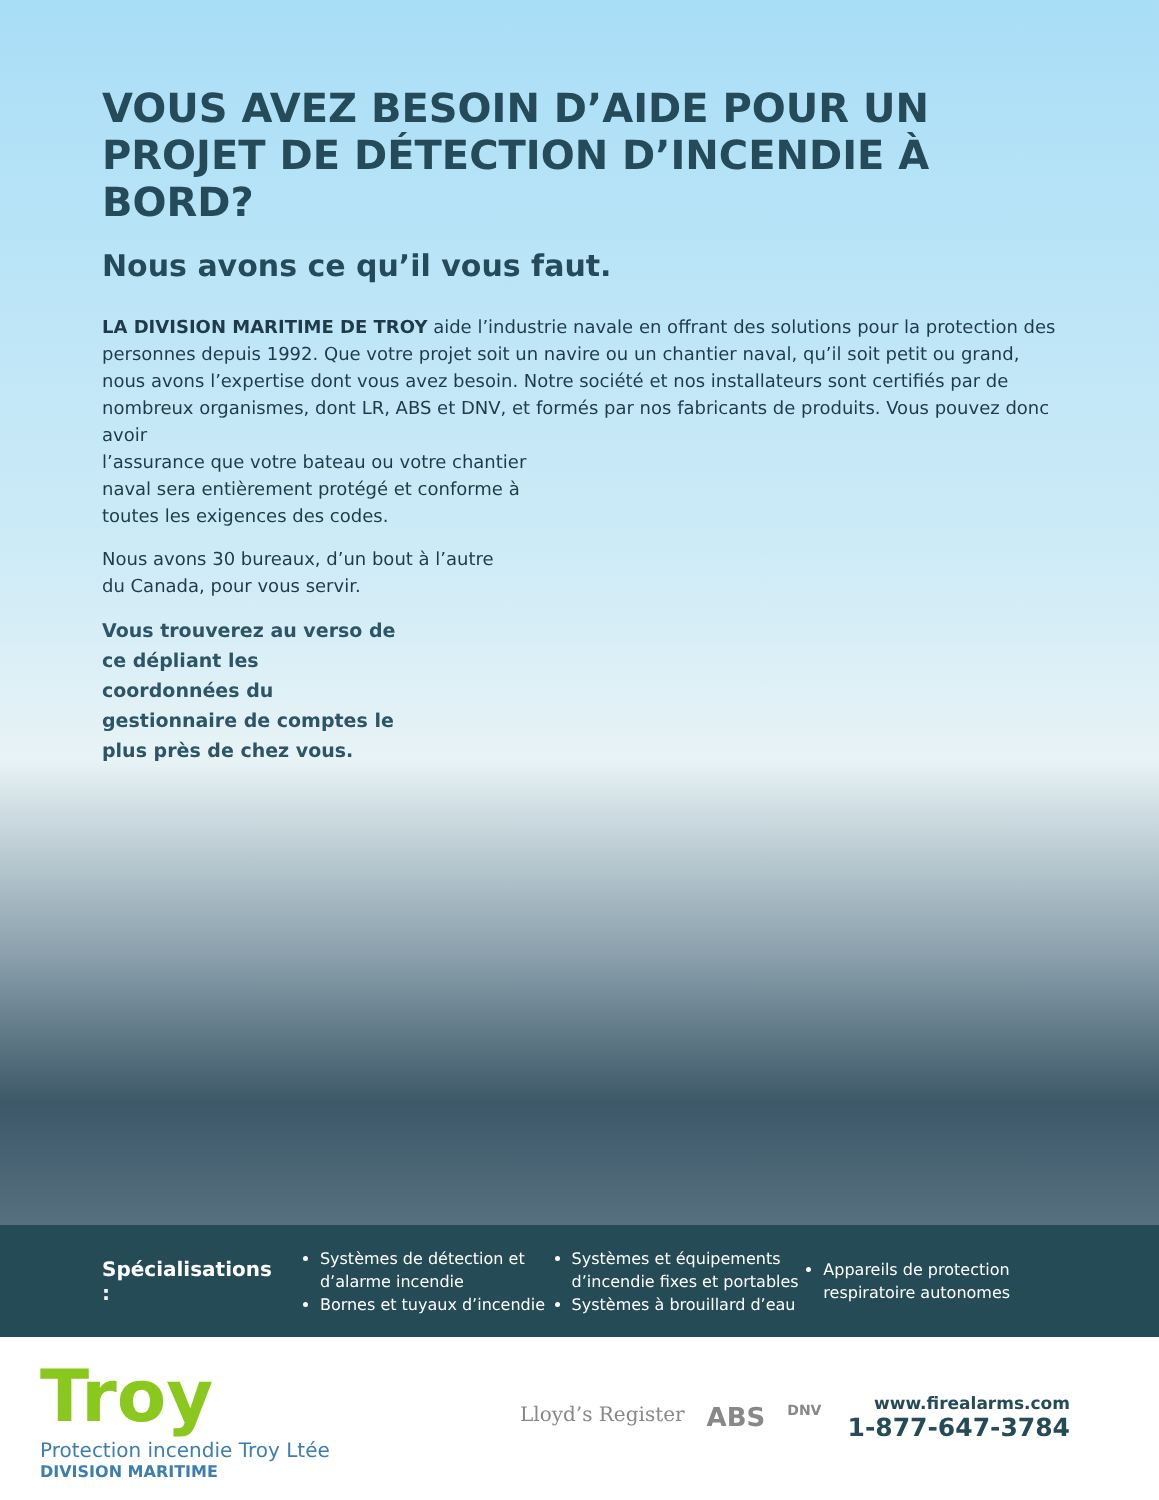VOUS AVEZ BESOIN D’AIDE POUR UN PROJET DE DÉTECTION D’INCENDIE À BORD?
Nous avons ce qu’il vous faut.
LA DIVISION MARITIME DE TROY aide l’industrie navale en offrant des solutions pour la protection des personnes depuis 1992. Que votre projet soit un navire ou un chantier naval, qu’il soit petit ou grand, nous avons l’expertise dont vous avez besoin. Notre société et nos installateurs sont certifiés par de nombreux organismes, dont LR, ABS et DNV, et formés par nos fabricants de produits. Vous pouvez donc avoir
l’assurance que votre bateau ou votre chantier
naval sera entièrement protégé et conforme à
toutes les exigences des codes.
Nous avons 30 bureaux, d’un bout à l’autre du Canada, pour vous servir.
Vous trouverez au verso de ce dépliant les coordonnées du gestionnaire de comptes le plus près de chez vous.
Spécialisations :
Systèmes de détection et d’alarme incendie
Bornes et tuyaux d’incendie
Systèmes et équipements d’incendie fixes et portables
Systèmes à brouillard d’eau
Appareils de protection respiratoire autonomes
Troy
Protection incendie Troy Ltée
DIVISION MARITIME
Lloyd’s Register ABS DNV
www.firealarms.com
1-877-647-3784